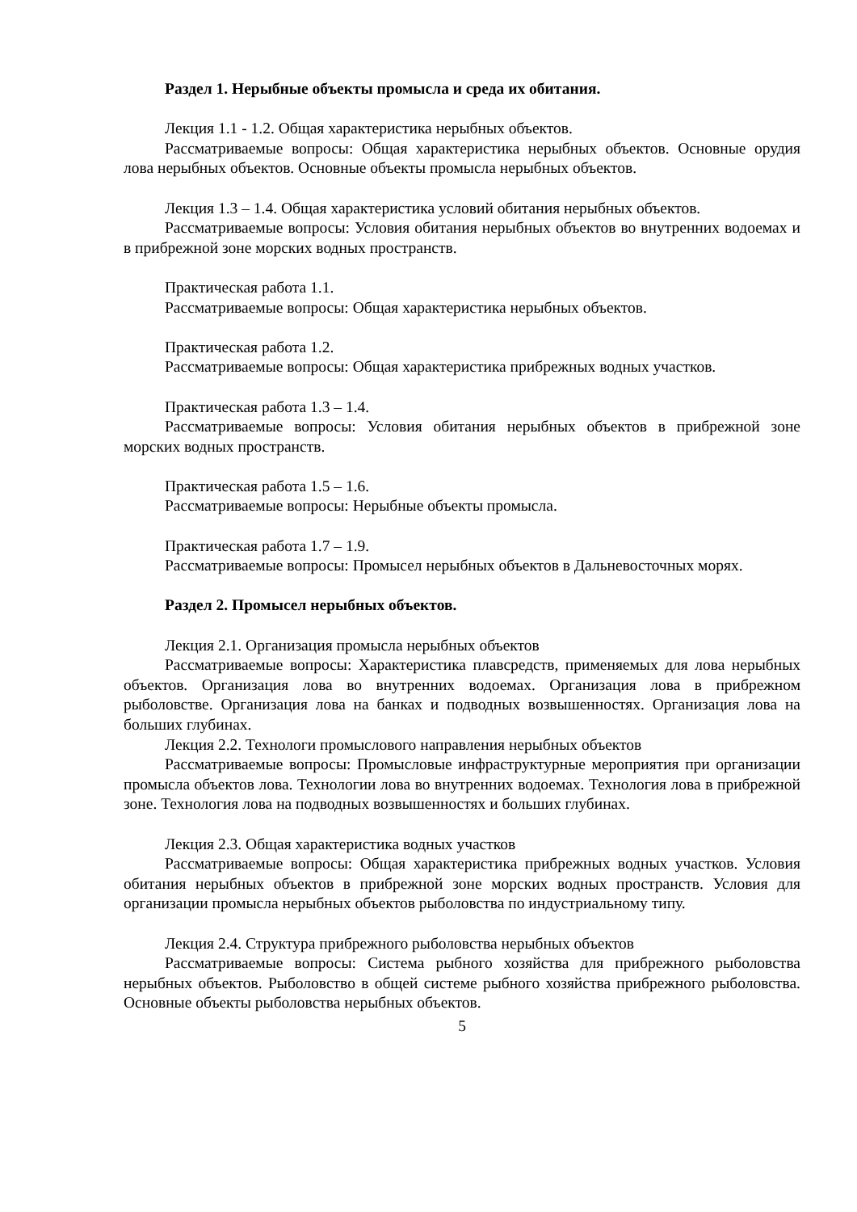Раздел 1. Нерыбные объекты промысла и среда их обитания.
Лекция 1.1 - 1.2. Общая характеристика нерыбных объектов.
Рассматриваемые вопросы: Общая характеристика нерыбных объектов. Основные орудия лова нерыбных объектов. Основные объекты промысла нерыбных объектов.
Лекция 1.3 – 1.4. Общая характеристика условий обитания нерыбных объектов.
Рассматриваемые вопросы: Условия обитания нерыбных объектов во внутренних водоемах и в прибрежной зоне морских водных пространств.
Практическая работа 1.1.
Рассматриваемые вопросы: Общая характеристика нерыбных объектов.
Практическая работа 1.2.
Рассматриваемые вопросы: Общая характеристика прибрежных водных участков.
Практическая работа 1.3 – 1.4.
Рассматриваемые вопросы: Условия обитания нерыбных объектов в прибрежной зоне морских водных пространств.
Практическая работа 1.5 – 1.6.
Рассматриваемые вопросы: Нерыбные объекты промысла.
Практическая работа 1.7 – 1.9.
Рассматриваемые вопросы: Промысел нерыбных объектов в Дальневосточных морях.
Раздел 2. Промысел нерыбных объектов.
Лекция 2.1. Организация промысла нерыбных объектов
Рассматриваемые вопросы: Характеристика плавсредств, применяемых для лова нерыбных объектов. Организация лова во внутренних водоемах. Организация лова в прибрежном рыболовстве. Организация лова на банках и подводных возвышенностях. Организация лова на больших глубинах.
Лекция 2.2. Технологи промыслового направления нерыбных объектов
Рассматриваемые вопросы: Промысловые инфраструктурные мероприятия при организации промысла объектов лова. Технологии лова во внутренних водоемах. Технология лова в прибрежной зоне. Технология лова на подводных возвышенностях и больших глубинах.
Лекция 2.3. Общая характеристика водных участков
Рассматриваемые вопросы: Общая характеристика прибрежных водных участков. Условия обитания нерыбных объектов в прибрежной зоне морских водных пространств. Условия для организации промысла нерыбных объектов рыболовства по индустриальному типу.
Лекция 2.4. Структура прибрежного рыболовства нерыбных объектов
Рассматриваемые вопросы: Система рыбного хозяйства для прибрежного рыболовства нерыбных объектов. Рыболовство в общей системе рыбного хозяйства прибрежного рыболовства. Основные объекты рыболовства нерыбных объектов.
5